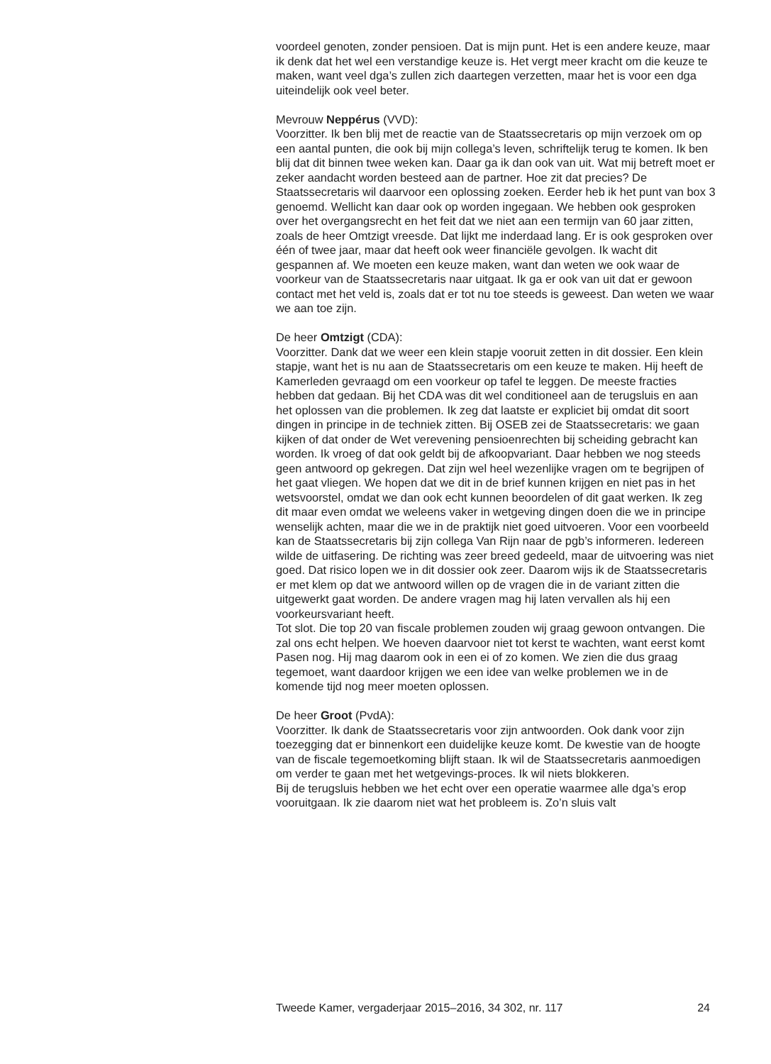voordeel genoten, zonder pensioen. Dat is mijn punt. Het is een andere keuze, maar ik denk dat het wel een verstandige keuze is. Het vergt meer kracht om die keuze te maken, want veel dga’s zullen zich daartegen verzetten, maar het is voor een dga uiteindelijk ook veel beter.
Mevrouw Neppérus (VVD):
Voorzitter. Ik ben blij met de reactie van de Staatssecretaris op mijn verzoek om op een aantal punten, die ook bij mijn collega’s leven, schriftelijk terug te komen. Ik ben blij dat dit binnen twee weken kan. Daar ga ik dan ook van uit. Wat mij betreft moet er zeker aandacht worden besteed aan de partner. Hoe zit dat precies? De Staatssecretaris wil daarvoor een oplossing zoeken. Eerder heb ik het punt van box 3 genoemd. Wellicht kan daar ook op worden ingegaan. We hebben ook gesproken over het overgangsrecht en het feit dat we niet aan een termijn van 60 jaar zitten, zoals de heer Omtzigt vreesde. Dat lijkt me inderdaad lang. Er is ook gesproken over één of twee jaar, maar dat heeft ook weer financiële gevolgen. Ik wacht dit gespannen af. We moeten een keuze maken, want dan weten we ook waar de voorkeur van de Staatssecretaris naar uitgaat. Ik ga er ook van uit dat er gewoon contact met het veld is, zoals dat er tot nu toe steeds is geweest. Dan weten we waar we aan toe zijn.
De heer Omtzigt (CDA):
Voorzitter. Dank dat we weer een klein stapje vooruit zetten in dit dossier. Een klein stapje, want het is nu aan de Staatssecretaris om een keuze te maken. Hij heeft de Kamerleden gevraagd om een voorkeur op tafel te leggen. De meeste fracties hebben dat gedaan. Bij het CDA was dit wel conditioneel aan de terugsluis en aan het oplossen van die problemen. Ik zeg dat laatste er expliciet bij omdat dit soort dingen in principe in de techniek zitten. Bij OSEB zei de Staatssecretaris: we gaan kijken of dat onder de Wet verevening pensioenrechten bij scheiding gebracht kan worden. Ik vroeg of dat ook geldt bij de afkoopvariant. Daar hebben we nog steeds geen antwoord op gekregen. Dat zijn wel heel wezenlijke vragen om te begrijpen of het gaat vliegen. We hopen dat we dit in de brief kunnen krijgen en niet pas in het wetsvoorstel, omdat we dan ook echt kunnen beoordelen of dit gaat werken. Ik zeg dit maar even omdat we weleens vaker in wetgeving dingen doen die we in principe wenselijk achten, maar die we in de praktijk niet goed uitvoeren. Voor een voorbeeld kan de Staatssecretaris bij zijn collega Van Rijn naar de pgb’s informeren. Iedereen wilde de uitfasering. De richting was zeer breed gedeeld, maar de uitvoering was niet goed. Dat risico lopen we in dit dossier ook zeer. Daarom wijs ik de Staatssecretaris er met klem op dat we antwoord willen op de vragen die in de variant zitten die uitgewerkt gaat worden. De andere vragen mag hij laten vervallen als hij een voorkeursvariant heeft.
Tot slot. Die top 20 van fiscale problemen zouden wij graag gewoon ontvangen. Die zal ons echt helpen. We hoeven daarvoor niet tot kerst te wachten, want eerst komt Pasen nog. Hij mag daarom ook in een ei of zo komen. We zien die dus graag tegemoet, want daardoor krijgen we een idee van welke problemen we in de komende tijd nog meer moeten oplossen.
De heer Groot (PvdA):
Voorzitter. Ik dank de Staatssecretaris voor zijn antwoorden. Ook dank voor zijn toezegging dat er binnenkort een duidelijke keuze komt. De kwestie van de hoogte van de fiscale tegemoetkoming blijft staan. Ik wil de Staatssecretaris aanmoedigen om verder te gaan met het wetgevings-proces. Ik wil niets blokkeren.
Bij de terugsluis hebben we het echt over een operatie waarmee alle dga’s erop vooruitgaan. Ik zie daarom niet wat het probleem is. Zo’n sluis valt
Tweede Kamer, vergaderjaar 2015–2016, 34 302, nr. 117 24